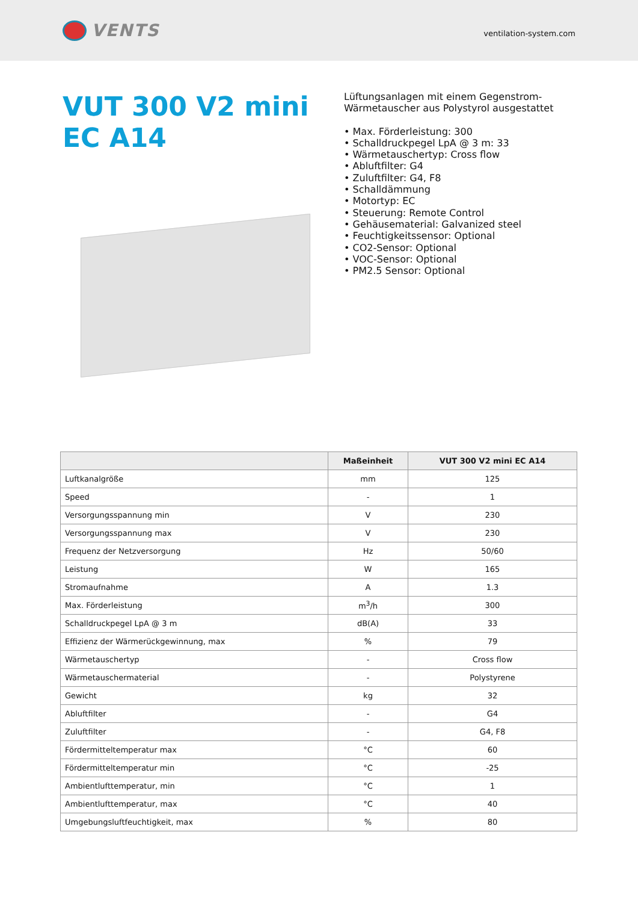VENTS
ventilation-system.com
VUT 300 V2 mini EC A14
Lüftungsanlagen mit einem Gegenstrom-
Wärmetauscher aus Polystyrol ausgestattet
• Max. Förderleistung: 300
• Schalldruckpegel LpA @ 3 m: 33
• Wärmetauschertyp: Cross flow
• Abluftfilter: G4
• Zuluftfilter: G4, F8
• Schalldämmung
• Motortyp: EC
• Steuerung: Remote Control
• Gehäusematerial: Galvanized steel
• Feuchtigkeitssensor: Optional
• CO2-Sensor: Optional
• VOC-Sensor: Optional
• PM2.5 Sensor: Optional
| | Maßeinheit | VUT 300 V2 mini EC A14 |
| --- | --- | --- |
| Luftkanalgröße | mm | 125 |
| Speed | - | 1 |
| Versorgungsspannung min | V | 230 |
| Versorgungsspannung max | V | 230 |
| Frequenz der Netzversorgung | Hz | 50/60 |
| Leistung | W | 165 |
| Stromaufnahme | A | 1.3 |
| Max. Förderleistung | m<sup>3</sup>/h | 300 |
| Schalldruckpegel LpA @ 3 m | dB(A) | 33 |
| Effizienz der Wärmerückgewinnung, max | % | 79 |
| Wärmetauschertyp | - | Cross flow |
| Wärmetauschermaterial | - | Polystyrene |
| Gewicht | kg | 32 |
| Abluftfilter | - | G4 |
| Zuluftfilter | - | G4, F8 |
| Fördermitteltemperatur max | °C | 60 |
| Fördermitteltemperatur min | °C | -25 |
| Ambientlufttemperatur, min | °C | 1 |
| Ambientlufttemperatur, max | °C | 40 |
| Umgebungsluftfeuchtigkeit, max | % | 80 |